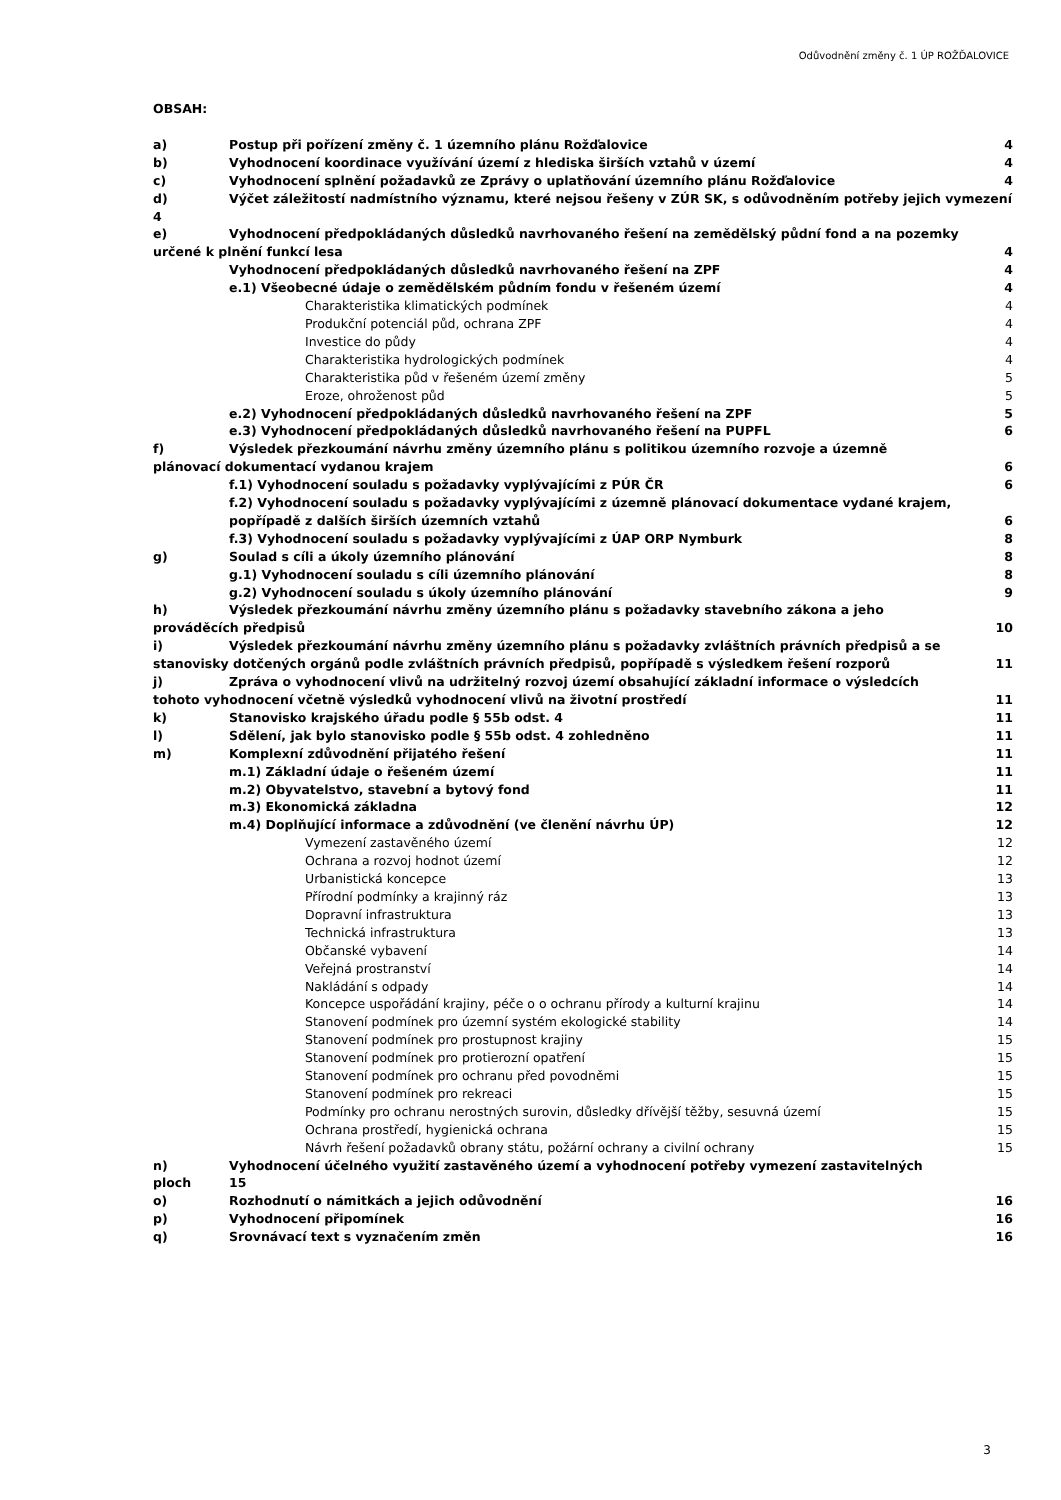Odůvodnění změny č. 1 ÚP ROŽĎALOVICE
OBSAH:
a) Postup při pořízení změny č. 1 územního plánu Rožďalovice 4
b) Vyhodnocení koordinace využívání území z hlediska širších vztahů v území 4
c) Vyhodnocení splnění požadavků ze Zprávy o uplatňování územního plánu Rožďalovice 4
d) Výčet záležitostí nadmístního významu, které nejsou řešeny v ZÚR SK, s odůvodněním potřeby jejich vymezení 4
e) Vyhodnocení předpokládaných důsledků navrhovaného řešení na zemědělský půdní fond a na pozemky
určené k plnění funkcí lesa 4
Vyhodnocení předpokládaných důsledků navrhovaného řešení na ZPF 4
e.1) Všeobecné údaje o zemědělském půdním fondu v řešeném území 4
Charakteristika klimatických podmínek 4
Produkční potenciál půd, ochrana ZPF 4
Investice do půdy 4
Charakteristika hydrologických podmínek 4
Charakteristika půd v řešeném území změny 5
Eroze, ohroženost půd 5
e.2) Vyhodnocení předpokládaných důsledků navrhovaného řešení na ZPF 5
e.3) Vyhodnocení předpokládaných důsledků navrhovaného řešení na PUPFL 6
f) Výsledek přezkoumání návrhu změny územního plánu s politikou územního rozvoje a územně
plánovací dokumentací vydanou krajem 6
f.1) Vyhodnocení souladu s požadavky vyplývajícími z PÚR ČR 6
f.2) Vyhodnocení souladu s požadavky vyplývajícími z územně plánovací dokumentace vydané krajem,
popřípadě z dalších širších územních vztahů 6
f.3) Vyhodnocení souladu s požadavky vyplývajícími z ÚAP ORP Nymburk 8
g) Soulad s cíli a úkoly územního plánování 8
g.1) Vyhodnocení souladu s cíli územního plánování 8
g.2) Vyhodnocení souladu s úkoly územního plánování 9
h) Výsledek přezkoumání návrhu změny územního plánu s požadavky stavebního zákona a jeho
prováděcích předpisů 10
i) Výsledek přezkoumání návrhu změny územního plánu s požadavky zvláštních právních předpisů a se
stanovisky dotčených orgánů podle zvláštních právních předpisů, popřípadě s výsledkem řešení rozporů 11
j) Zpráva o vyhodnocení vlivů na udržitelný rozvoj území obsahující základní informace o výsledcích
tohoto vyhodnocení včetně výsledků vyhodnocení vlivů na životní prostředí 11
k) Stanovisko krajského úřadu podle § 55b odst. 4 11
l) Sdělení, jak bylo stanovisko podle § 55b odst. 4 zohledněno 11
m) Komplexní zdůvodnění přijatého řešení 11
m.1) Základní údaje o řešeném území 11
m.2) Obyvatelstvo, stavební a bytový fond 11
m.3) Ekonomická základna 12
m.4) Doplňující informace a zdůvodnění (ve členění návrhu ÚP) 12
Vymezení zastavěného území 12
Ochrana a rozvoj hodnot území 12
Urbanistická koncepce 13
Přírodní podmínky a krajinný ráz 13
Dopravní infrastruktura 13
Technická infrastruktura 13
Občanské vybavení 14
Veřejná prostranství 14
Nakládání s odpady 14
Koncepce uspořádání krajiny, péče o o ochranu přírody a kulturní krajinu 14
Stanovení podmínek pro územní systém ekologické stability 14
Stanovení podmínek pro prostupnost krajiny 15
Stanovení podmínek pro protierozní opatření 15
Stanovení podmínek pro ochranu před povodněmi 15
Stanovení podmínek pro rekreaci 15
Podmínky pro ochranu nerostných surovin, důsledky dřívější těžby, sesuvná území 15
Ochrana prostředí, hygienická ochrana 15
Návrh řešení požadavků obrany státu, požární ochrany a civilní ochrany 15
n) Vyhodnocení účelného využití zastavěného území a vyhodnocení potřeby vymezení zastavitelných
ploch 15
o) Rozhodnutí o námitkách a jejich odůvodnění 16
p) Vyhodnocení připomínek 16
q) Srovnávací text s vyznačením změn 16
3